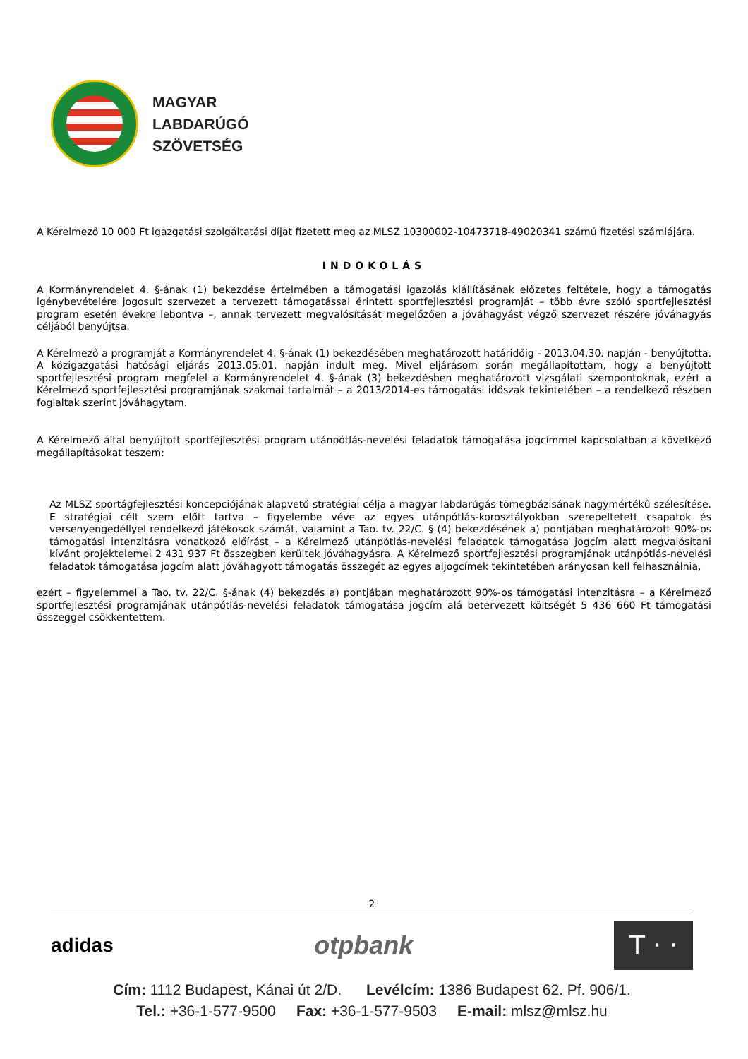MAGYAR
LABDARÚGÓ
SZÖVETSÉG
A Kérelmező 10 000 Ft igazgatási szolgáltatási díjat fizetett meg az MLSZ 10300002-10473718-49020341 számú fizetési számlájára.
INDOKOLÁS
A Kormányrendelet 4. §-ának (1) bekezdése értelmében a támogatási igazolás kiállításának előzetes feltétele, hogy a támogatás igénybevételére jogosult szervezet a tervezett támogatással érintett sportfejlesztési programját – több évre szóló sportfejlesztési program esetén évekre lebontva –, annak tervezett megvalósítását megelőzően a jóváhagyást végző szervezet részére jóváhagyás céljából benyújtsa.
A Kérelmező a programját a Kormányrendelet 4. §-ának (1) bekezdésében meghatározott határidőig - 2013.04.30. napján - benyújtotta. A közigazgatási hatósági eljárás 2013.05.01. napján indult meg. Mivel eljárásom során megállapítottam, hogy a benyújtott sportfejlesztési program megfelel a Kormányrendelet 4. §-ának (3) bekezdésben meghatározott vizsgálati szempontoknak, ezért a Kérelmező sportfejlesztési programjának szakmai tartalmát – a 2013/2014-es támogatási időszak tekintetében – a rendelkező részben foglaltak szerint jóváhagytam.
A Kérelmező által benyújtott sportfejlesztési program utánpótlás-nevelési feladatok támogatása jogcímmel kapcsolatban a következő megállapításokat teszem:
Az MLSZ sportágfejlesztési koncepciójának alapvető stratégiai célja a magyar labdarúgás tömegbázisának nagymértékű szélesítése. E stratégiai célt szem előtt tartva – figyelembe véve az egyes utánpótlás-korosztályokban szerepeltetett csapatok és versenyengedéllyel rendelkező játékosok számát, valamint a Tao. tv. 22/C. § (4) bekezdésének a) pontjában meghatározott 90%-os támogatási intenzitásra vonatkozó előírást – a Kérelmező utánpótlás-nevelési feladatok támogatása jogcím alatt megvalósítani kívánt projektelemei 2 431 937 Ft összegben kerültek jóváhagyásra. A Kérelmező sportfejlesztési programjának utánpótlás-nevelési feladatok támogatása jogcím alatt jóváhagyott támogatás összegét az egyes aljogcímek tekintetében arányosan kell felhasználnia,
ezért – figyelemmel a Tao. tv. 22/C. §-ának (4) bekezdés a) pontjában meghatározott 90%-os támogatási intenzitásra – a Kérelmező sportfejlesztési programjának utánpótlás-nevelési feladatok támogatása jogcím alá betervezett költségét 5 436 660 Ft támogatási összeggel csökkentettem.
2
adidas otpbank T · ·
Cím: 1112 Budapest, Kánai út 2/D. Levélcím: 1386 Budapest 62. Pf. 906/1.
Tel.: +36-1-577-9500 Fax: +36-1-577-9503 E-mail: mlsz@mlsz.hu